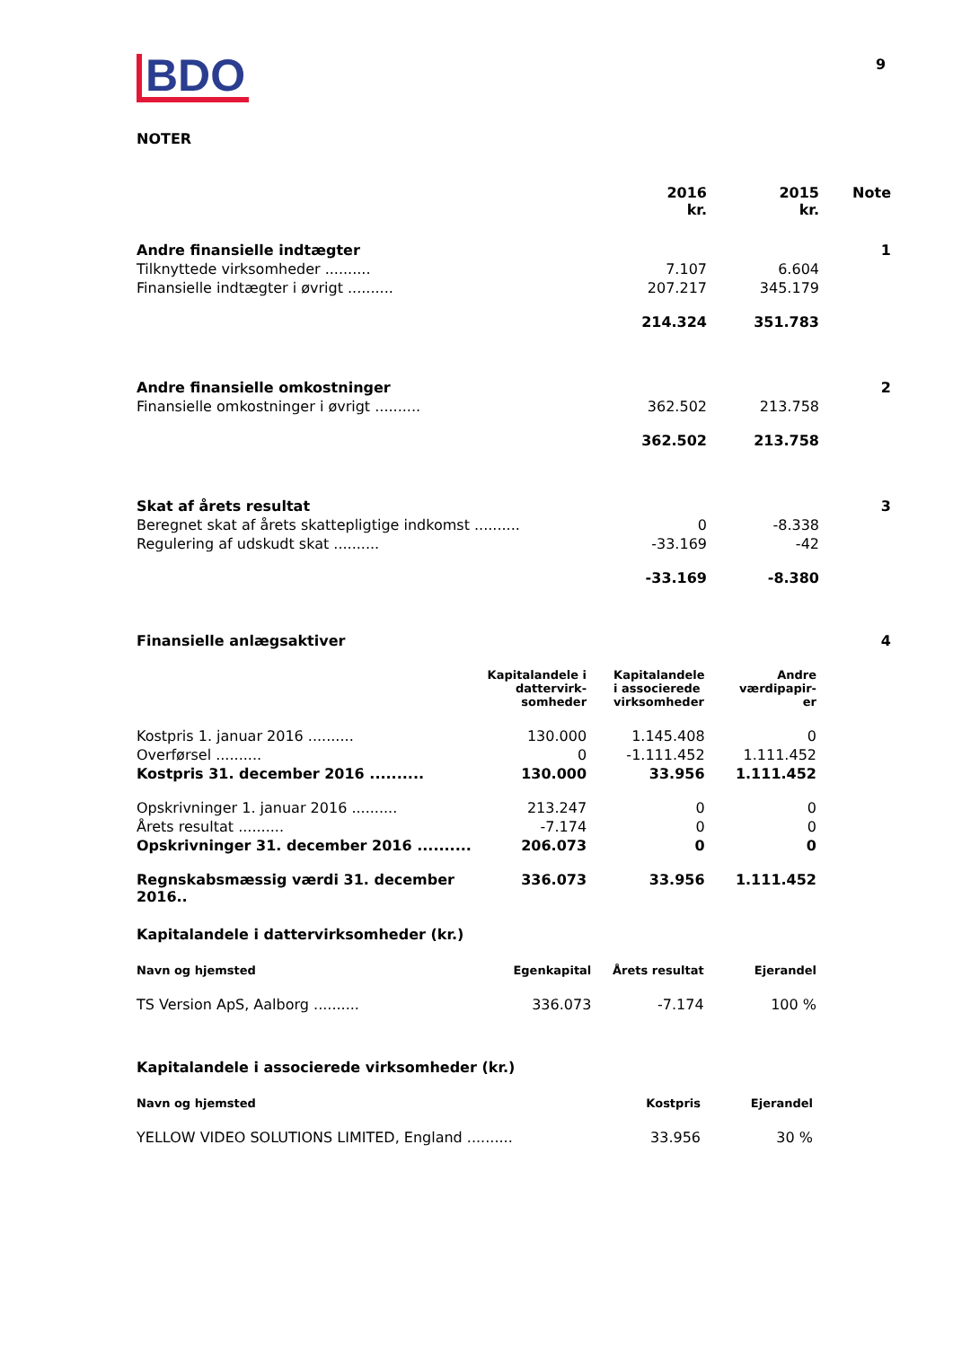BDO 9
NOTER
| | 2016 kr. | 2015 kr. | Note |
| --- | --- | --- | --- |
| Andre finansielle indtægter | | | 1 |
| Tilknyttede virksomheder .......... | 7.107 | 6.604 | |
| Finansielle indtægter i øvrigt .......... | 207.217 | 345.179 | |
| | 214.324 | 351.783 | |
| Andre finansielle omkostninger | | | 2 |
| Finansielle omkostninger i øvrigt .......... | 362.502 | 213.758 | |
| | 362.502 | 213.758 | |
| Skat af årets resultat | | | 3 |
| Beregnet skat af årets skattepligtige indkomst .......... | 0 | -8.338 | |
| Regulering af udskudt skat .......... | -33.169 | -42 | |
| | -33.169 | -8.380 | |
Finansielle anlægsaktiver 4
| | Kapitalandele i dattervirk- somheder | Kapitalandele i associerede virksomheder | Andre værdipapir- er |
| --- | --- | --- | --- |
| Kostpris 1. januar 2016 .......... | 130.000 | 1.145.408 | 0 |
| Overførsel .......... | 0 | -1.111.452 | 1.111.452 |
| Kostpris 31. december 2016 .......... | 130.000 | 33.956 | 1.111.452 |
| Opskrivninger 1. januar 2016 .......... | 213.247 | 0 | 0 |
| Årets resultat .......... | -7.174 | 0 | 0 |
| Opskrivninger 31. december 2016 .......... | 206.073 | 0 | 0 |
| Regnskabsmæssig værdi 31. december 2016.. | 336.073 | 33.956 | 1.111.452 |
Kapitalandele i dattervirksomheder (kr.)
| Navn og hjemsted | Egenkapital | Årets resultat | Ejerandel |
| --- | --- | --- | --- |
| TS Version ApS, Aalborg .......... | 336.073 | -7.174 | 100 % |
Kapitalandele i associerede virksomheder (kr.)
| Navn og hjemsted | Kostpris | Ejerandel |
| --- | --- | --- |
| YELLOW VIDEO SOLUTIONS LIMITED, England .......... | 33.956 | 30 % |